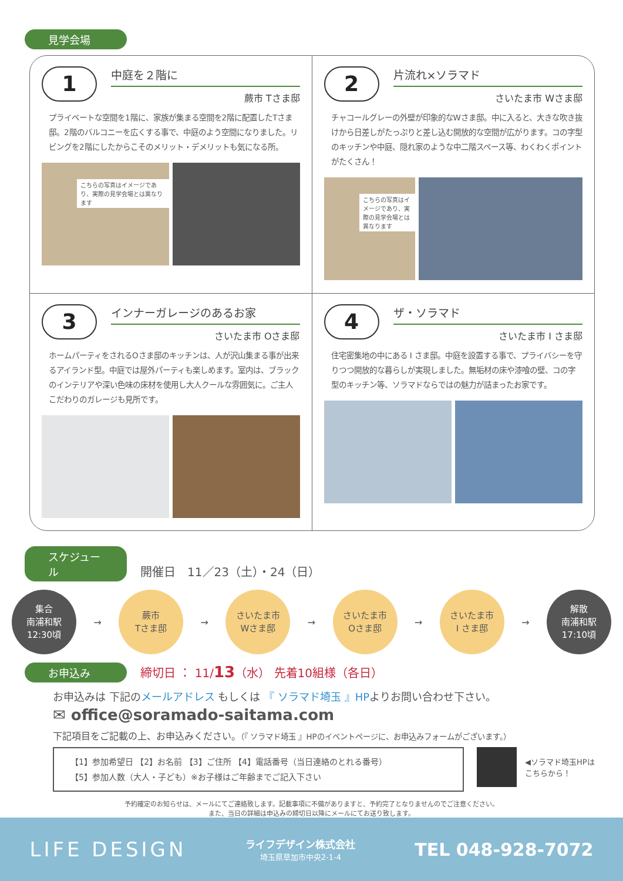見学会場
1
中庭を２階に
蕨市 Tさま邸
プライベートな空間を1階に、家族が集まる空間を2階に配置したTさま邸。2階のバルコニーを広くする事で、中庭のよう空間になりました。リビングを2階にしたからこそのメリット・デメリットも気になる所。
こちらの写真はイメージであり、実際の見学会場とは異なります
2
片流れ×ソラマド
さいたま市 Wさま邸
チャコールグレーの外壁が印象的なWさま邸。中に入ると、大きな吹き抜けから日差しがたっぷりと差し込む開放的な空間が広がります。コの字型のキッチンや中庭、隠れ家のような中二階スペース等、わくわくポイントがたくさん！
こちらの写真はイメージであり、実際の見学会場とは異なります
3
インナーガレージのあるお家
さいたま市 Oさま邸
ホームパーティをされるOさま邸のキッチンは、人が沢山集まる事が出来るアイランド型。中庭では屋外パーティも楽しめます。室内は、ブラックのインテリアや深い色味の床材を使用し大人クールな雰囲気に。ご主人こだわりのガレージも見所です。
4
ザ・ソラマド
さいたま市 I さま邸
住宅密集地の中にある I さま邸。中庭を設置する事で、プライバシーを守りつつ開放的な暮らしが実現しました。無垢材の床や漆喰の壁、コの字型のキッチン等、ソラマドならではの魅力が詰まったお家です。
スケジュール 開催日　11／23（土）・24（日）
集合
南浦和駅
12:30頃
→
蕨市
Tさま邸
→
さいたま市
Wさま邸
→
さいたま市
Oさま邸
→
さいたま市
I さま邸
→
解散
南浦和駅
17:10頃
お申込み 締切日 ： 11/13（水） 先着10組様（各日）
お申込みは 下記のメールアドレス もしくは 『 ソラマド埼玉 』HPよりお問い合わせ下さい。
✉ office@soramado-saitama.com
下記項目をご記載の上、お申込みください。（『 ソラマド埼玉 』HPのイベントページに、お申込みフォームがございます。）
【1】参加希望日 【2】お名前 【3】ご住所 【4】電話番号（当日連絡のとれる番号）
【5】参加人数（大人・子ども）※お子様はご年齢までご記入下さい
◀ソラマド埼玉HPは
こちらから！
予約確定のお知らせは、メールにてご連絡致します。記載事項に不備がありますと、予約完了となりませんのでご注意ください。
また、当日の詳細は申込みの締切日以降にメールにてお送り致します。
LIFE DESIGN ライフデザイン株式会社
埼玉県草加市中央2-1-4 TEL 048-928-7072